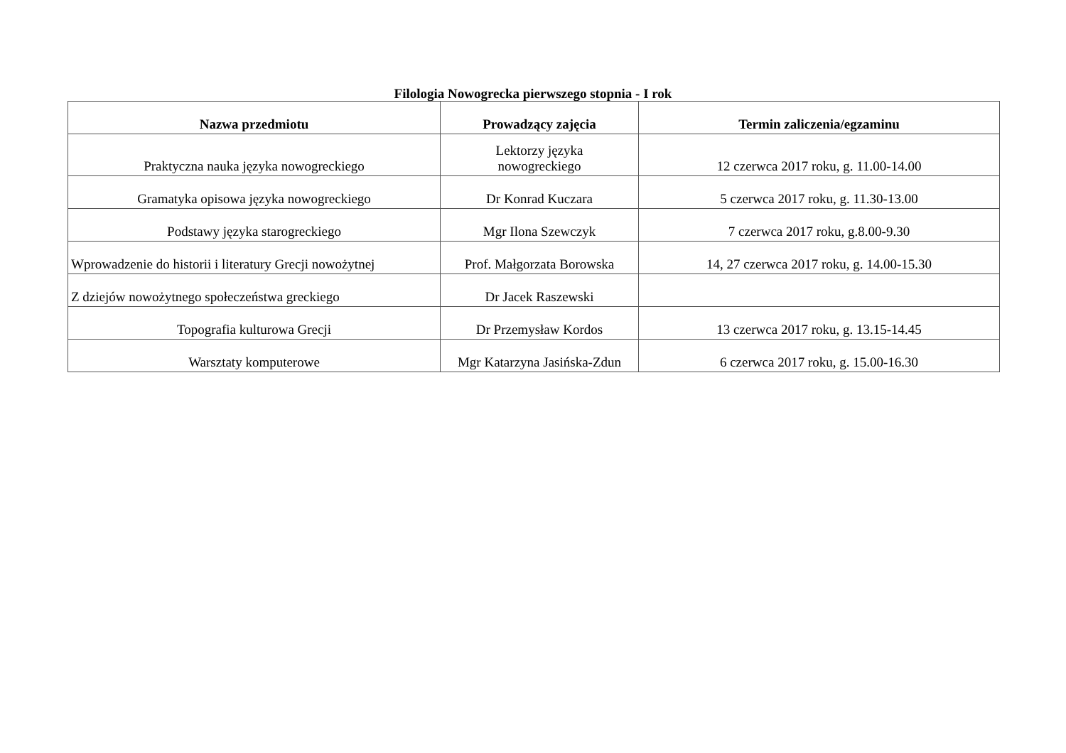Filologia Nowogrecka pierwszego stopnia - I rok
| Nazwa przedmiotu | Prowadzący zajęcia | Termin zaliczenia/egzaminu |
| --- | --- | --- |
| Praktyczna nauka języka nowogreckiego | Lektorzy języka nowogreckiego | 12 czerwca 2017 roku, g. 11.00-14.00 |
| Gramatyka opisowa języka nowogreckiego | Dr Konrad Kuczara | 5 czerwca 2017 roku, g. 11.30-13.00 |
| Podstawy języka starogreckiego | Mgr Ilona Szewczyk | 7 czerwca 2017 roku, g.8.00-9.30 |
| Wprowadzenie do historii i literatury Grecji nowożytnej | Prof. Małgorzata Borowska | 14, 27 czerwca 2017 roku, g. 14.00-15.30 |
| Z dziejów nowożytnego społeczeństwa greckiego | Dr Jacek Raszewski | |
| Topografia kulturowa Grecji | Dr Przemysław Kordos | 13 czerwca 2017 roku, g. 13.15-14.45 |
| Warsztaty komputerowe | Mgr Katarzyna Jasińska-Zdun | 6 czerwca 2017 roku, g. 15.00-16.30 |